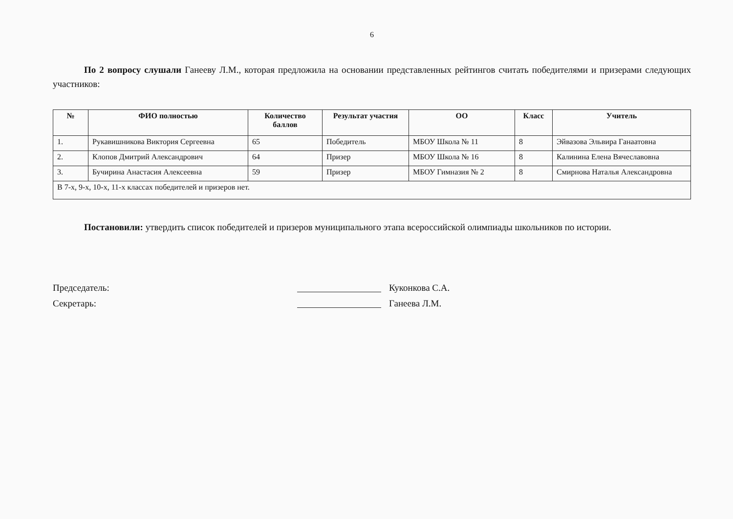6
По 2 вопросу слушали Ганееву Л.М., которая предложила на основании представленных рейтингов считать победителями и призерами следующих участников:
| № | ФИО полностью | Количество баллов | Результат участия | ОО | Класс | Учитель |
| --- | --- | --- | --- | --- | --- | --- |
| 1. | Рукавишникова Виктория Сергеевна | 65 | Победитель | МБОУ Школа № 11 | 8 | Эйвазова Эльвира Ганаатовна |
| 2. | Клопов Дмитрий Александрович | 64 | Призер | МБОУ Школа № 16 | 8 | Калинина Елена Вячеславовна |
| 3. | Бучирина Анастасия Алексеевна | 59 | Призер | МБОУ Гимназия № 2 | 8 | Смирнова Наталья Александровна |
| В 7-х, 9-х, 10-х, 11-х классах победителей и призеров нет. | | | | | | |
Постановили: утвердить список победителей и призеров муниципального этапа всероссийской олимпиады школьников по истории.
Председатель: Куконкова С.А.
Секретарь: Ганеева Л.М.